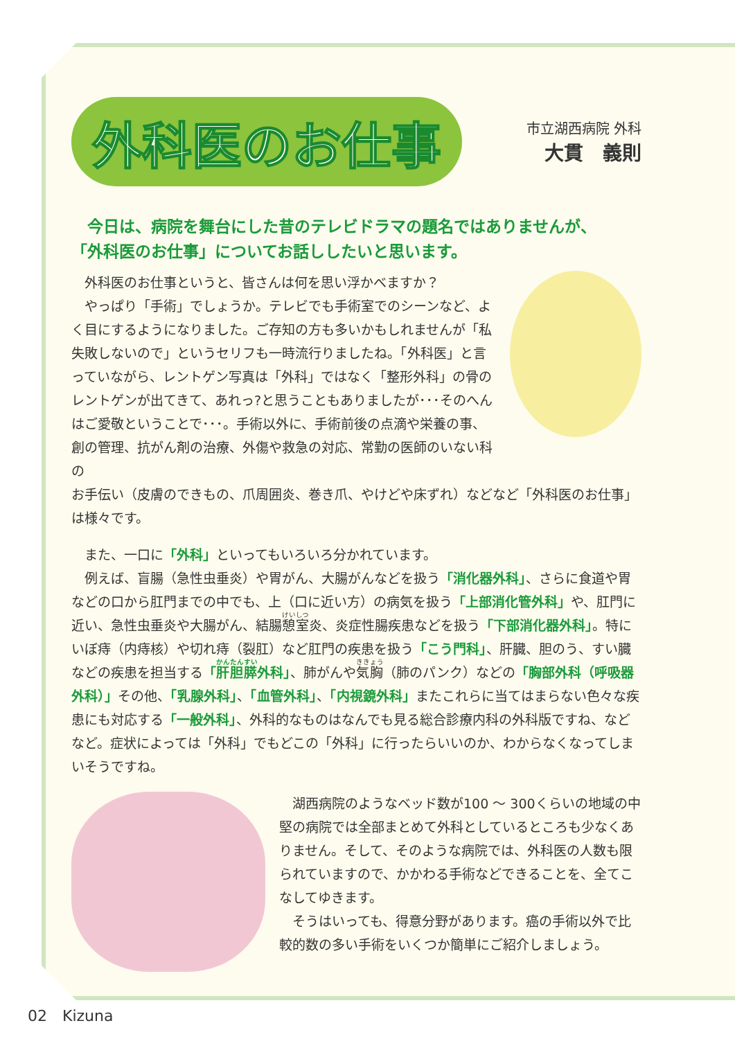外科医のお仕事
市立湖西病院 外科
大貫　義則
　今日は、病院を舞台にした昔のテレビドラマの題名ではありませんが、
「外科医のお仕事」についてお話ししたいと思います。
　外科医のお仕事というと、皆さんは何を思い浮かべますか？
　やっぱり「手術」でしょうか。テレビでも手術室でのシーンなど、よく目にするようになりました。ご存知の方も多いかもしれませんが「私失敗しないので」というセリフも一時流行りましたね。「外科医」と言っていながら、レントゲン写真は「外科」ではなく「整形外科」の骨のレントゲンが出てきて、あれっ?と思うこともありましたが･･･そのへんはご愛敬ということで･･･。手術以外に、手術前後の点滴や栄養の事、創の管理、抗がん剤の治療、外傷や救急の対応、常勤の医師のいない科の
お手伝い（皮膚のできもの、爪周囲炎、巻き爪、やけどや床ずれ）などなど「外科医のお仕事」は様々です。
　また、一口に「外科」といってもいろいろ分かれています。
　例えば、盲腸（急性虫垂炎）や胃がん、大腸がんなどを扱う「消化器外科」、さらに食道や胃などの口から肛門までの中でも、上（口に近い方）の病気を扱う「上部消化管外科」や、肛門に近い、急性虫垂炎や大腸がん、結腸憩室炎、炎症性腸疾患などを扱う「下部消化器外科」。特にいぼ痔（内痔核）や切れ痔（裂肛）など肛門の疾患を扱う「こう門科」、肝臓、胆のう、すい臓などの疾患を担当する「肝胆膵外科」、肺がんや気胸（肺のパンク）などの「胸部外科（呼吸器外科）」その他、「乳腺外科」、「血管外科」、「内視鏡外科」またこれらに当てはまらない色々な疾患にも対応する「一般外科」、外科的なものはなんでも見る総合診療内科の外科版ですね、などなど。症状によっては「外科」でもどこの「外科」に行ったらいいのか、わからなくなってしまいそうですね。
　湖西病院のようなベッド数が100 ～ 300くらいの地域の中堅の病院では全部まとめて外科としているところも少なくありません。そして、そのような病院では、外科医の人数も限られていますので、かかわる手術などできることを、全てこなしてゆきます。
　そうはいっても、得意分野があります。癌の手術以外で比較的数の多い手術をいくつか簡単にご紹介しましょう。
02　Kizuna